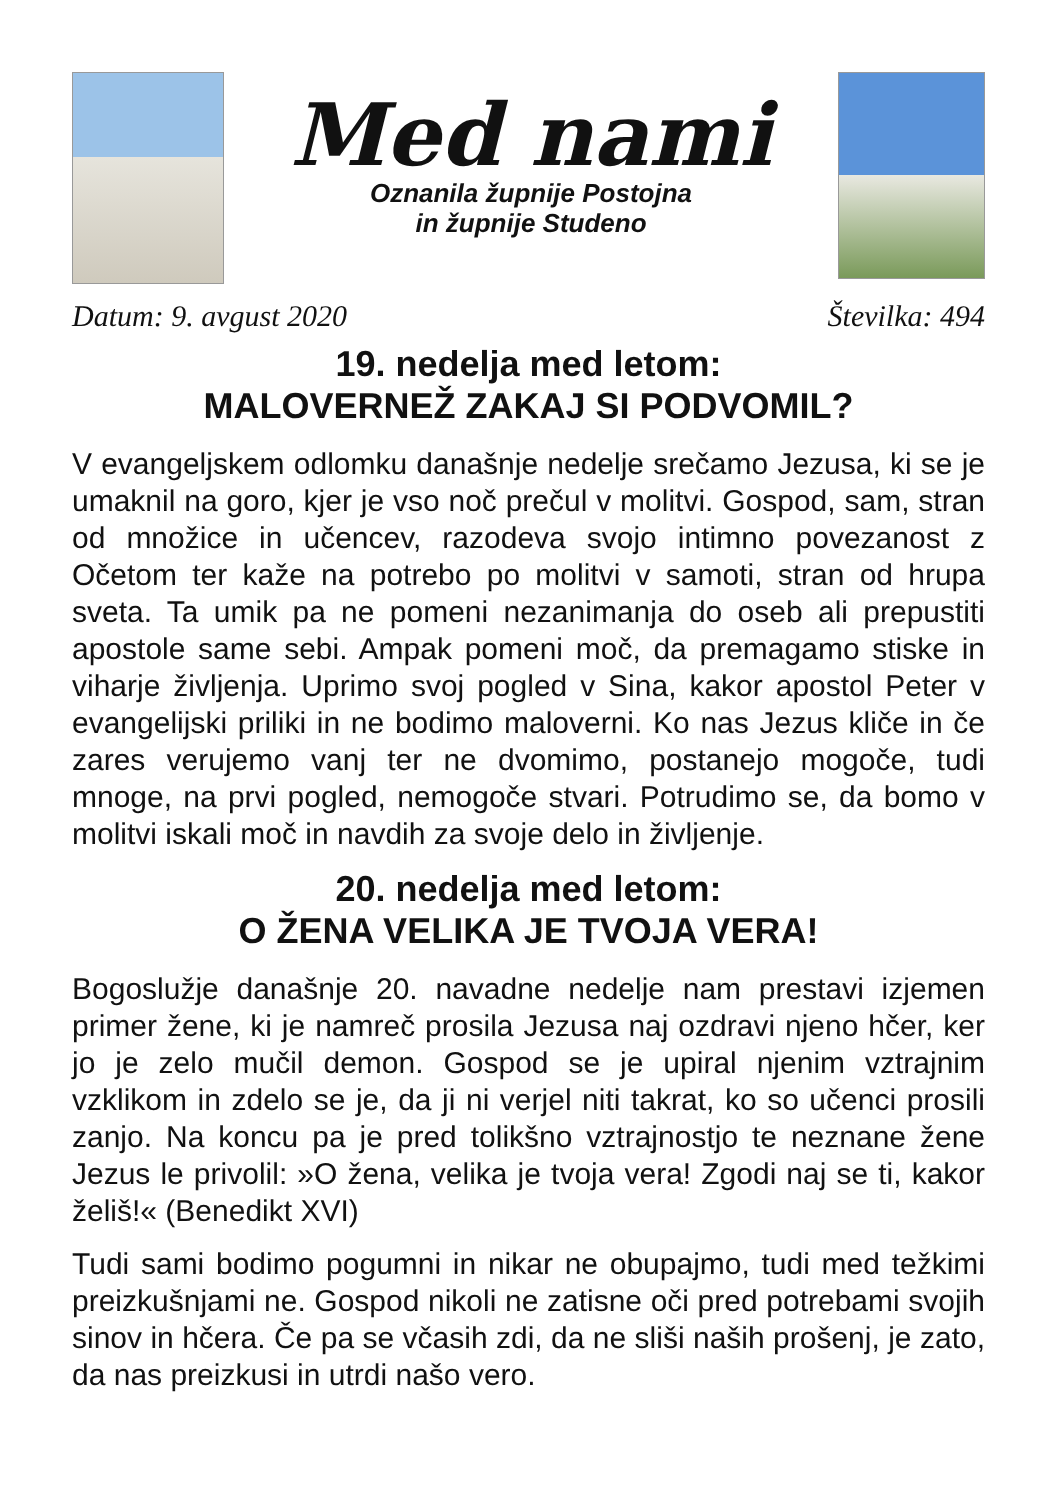Med nami
Oznanila župnije Postojna
in župnije Studeno
Datum: 9. avgust 2020 Številka: 494
19. nedelja med letom:
MALOVERNEŽ ZAKAJ SI PODVOMIL?
V evangeljskem odlomku današnje nedelje srečamo Jezusa, ki se je umaknil na goro, kjer je vso noč prečul v molitvi. Gospod, sam, stran od množice in učencev, razodeva svojo intimno povezanost z Očetom ter kaže na potrebo po molitvi v samoti, stran od hrupa sveta. Ta umik pa ne pomeni nezanimanja do oseb ali prepustiti apostole same sebi. Ampak pomeni moč, da premagamo stiske in viharje življenja. Uprimo svoj pogled v Sina, kakor apostol Peter v evangelijski priliki in ne bodimo maloverni. Ko nas Jezus kliče in če zares verujemo vanj ter ne dvomimo, postanejo mogoče, tudi mnoge, na prvi pogled, nemogoče stvari. Potrudimo se, da bomo v molitvi iskali moč in navdih za svoje delo in življenje.
20. nedelja med letom:
O ŽENA VELIKA JE TVOJA VERA!
Bogoslužje današnje 20. navadne nedelje nam prestavi izjemen primer žene, ki je namreč prosila Jezusa naj ozdravi njeno hčer, ker jo je zelo mučil demon. Gospod se je upiral njenim vztrajnim vzklikom in zdelo se je, da ji ni verjel niti takrat, ko so učenci prosili zanjo. Na koncu pa je pred tolikšno vztrajnostjo te neznane žene Jezus le privolil: »O žena, velika je tvoja vera! Zgodi naj se ti, kakor želiš!« (Benedikt XVI)
Tudi sami bodimo pogumni in nikar ne obupajmo, tudi med težkimi preizkušnjami ne. Gospod nikoli ne zatisne oči pred potrebami svojih sinov in hčera. Če pa se včasih zdi, da ne sliši naših prošenj, je zato, da nas preizkusi in utrdi našo vero.